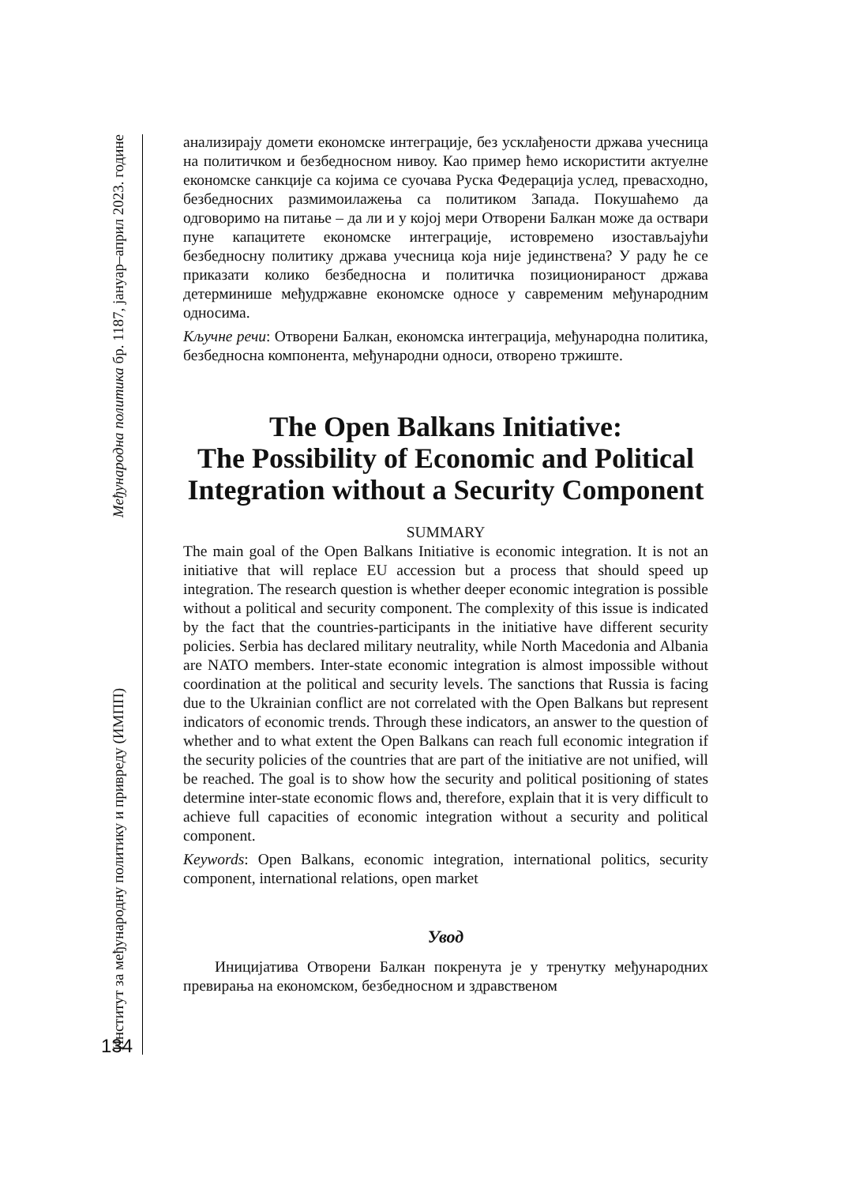Институт за међународну политику и привреду (ИМПП) Међународна политика бр. 1187, јануар–април 2023. године
анализирају домети економске интеграције, без усклађености држава учесница на политичком и безбедносном нивоу. Као пример ћемо искористити актуелне економске санкције са којима се суочава Руска Федерација услед, превасходно, безбедносних размимоилажења са политиком Запада. Покушаћемо да одговоримо на питање – да ли и у којој мери Отворени Балкан може да оствари пуне капацитете економске интеграције, истовремено изостављајући безбедносну политику држава учесница која није јединствена? У раду ће се приказати колико безбедносна и политичка позиционираност држава детерминише међудржавне економске односе у савременим међународним односима.
Кључне речи: Отворени Балкан, економска интеграција, међународна политика, безбедносна компонента, међународни односи, отворено тржиште.
The Open Balkans Initiative:
The Possibility of Economic and Political Integration without a Security Component
SUMMARY
The main goal of the Open Balkans Initiative is economic integration. It is not an initiative that will replace EU accession but a process that should speed up integration. The research question is whether deeper economic integration is possible without a political and security component. The complexity of this issue is indicated by the fact that the countries-participants in the initiative have different security policies. Serbia has declared military neutrality, while North Macedonia and Albania are NATO members. Inter-state economic integration is almost impossible without coordination at the political and security levels. The sanctions that Russia is facing due to the Ukrainian conflict are not correlated with the Open Balkans but represent indicators of economic trends. Through these indicators, an answer to the question of whether and to what extent the Open Balkans can reach full economic integration if the security policies of the countries that are part of the initiative are not unified, will be reached. The goal is to show how the security and political positioning of states determine inter-state economic flows and, therefore, explain that it is very difficult to achieve full capacities of economic integration without a security and political component.
Keywords: Open Balkans, economic integration, international politics, security component, international relations, open market
Увод
Иницијатива Отворени Балкан покренута је у тренутку међународних превирања на економском, безбедносном и здравственом
134